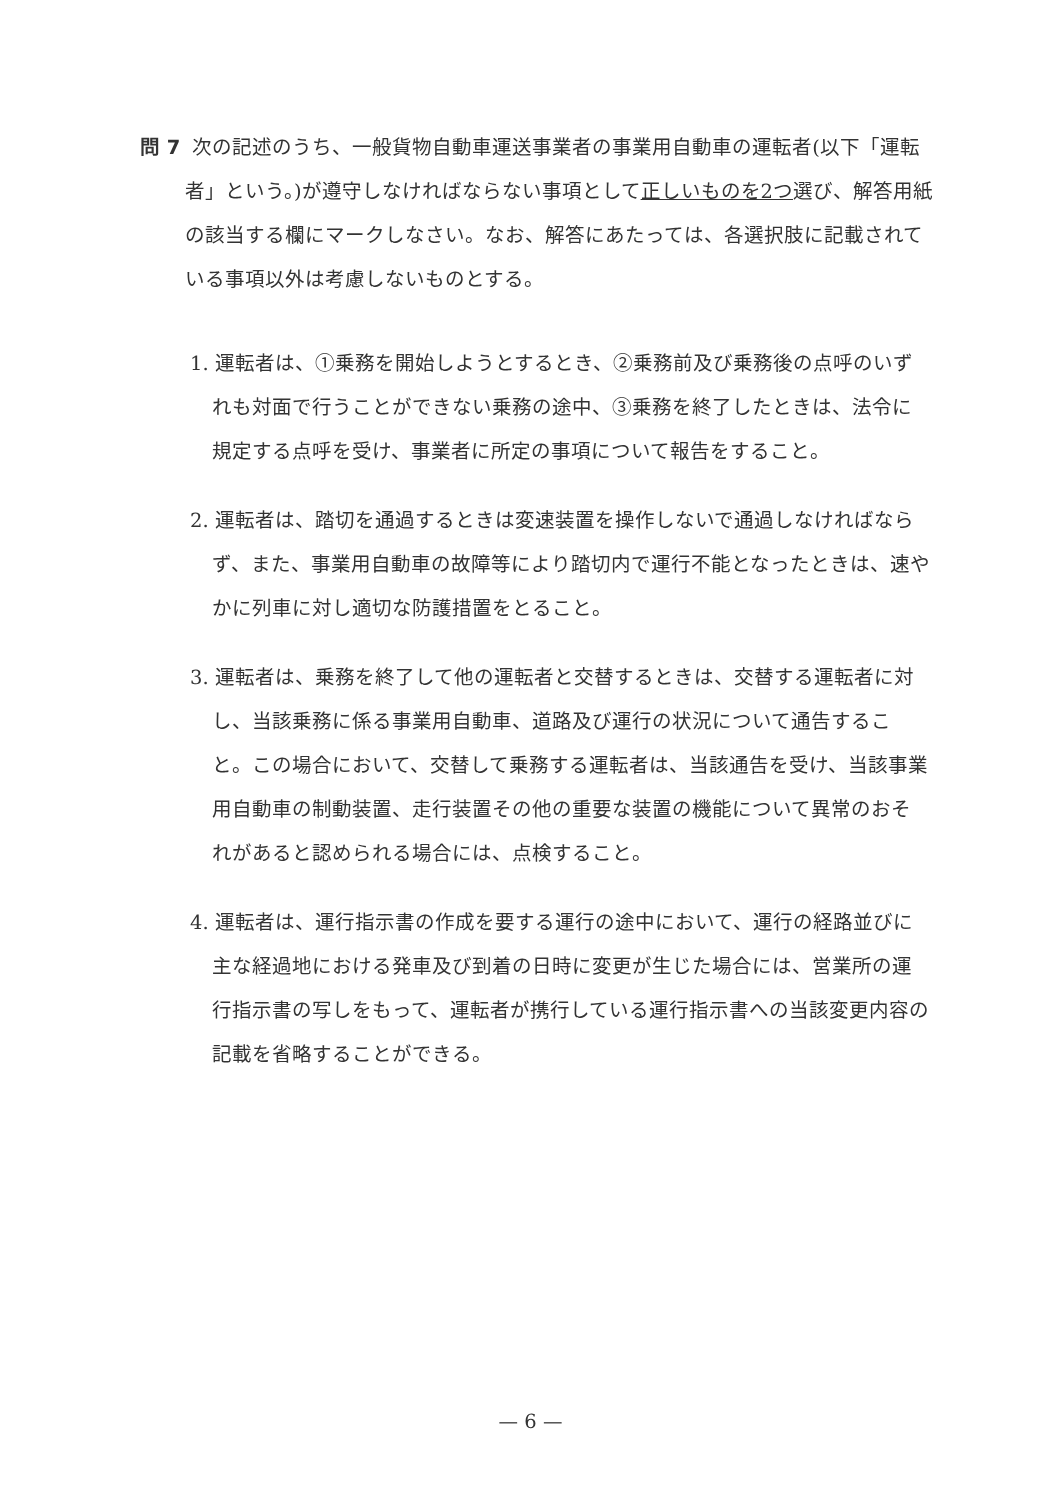問 7 次の記述のうち、一般貨物自動車運送事業者の事業用自動車の運転者(以下「運転者」という。)が遵守しなければならない事項として正しいものを2つ選び、解答用紙の該当する欄にマークしなさい。なお、解答にあたっては、各選択肢に記載されている事項以外は考慮しないものとする。
1. 運転者は、①乗務を開始しようとするとき、②乗務前及び乗務後の点呼のいずれも対面で行うことができない乗務の途中、③乗務を終了したときは、法令に規定する点呼を受け、事業者に所定の事項について報告をすること。
2. 運転者は、踏切を通過するときは変速装置を操作しないで通過しなければならず、また、事業用自動車の故障等により踏切内で運行不能となったときは、速やかに列車に対し適切な防護措置をとること。
3. 運転者は、乗務を終了して他の運転者と交替するときは、交替する運転者に対し、当該乗務に係る事業用自動車、道路及び運行の状況について通告すること。この場合において、交替して乗務する運転者は、当該通告を受け、当該事業用自動車の制動装置、走行装置その他の重要な装置の機能について異常のおそれがあると認められる場合には、点検すること。
4. 運転者は、運行指示書の作成を要する運行の途中において、運行の経路並びに主な経過地における発車及び到着の日時に変更が生じた場合には、営業所の運行指示書の写しをもって、運転者が携行している運行指示書への当該変更内容の記載を省略することができる。
— 6 —